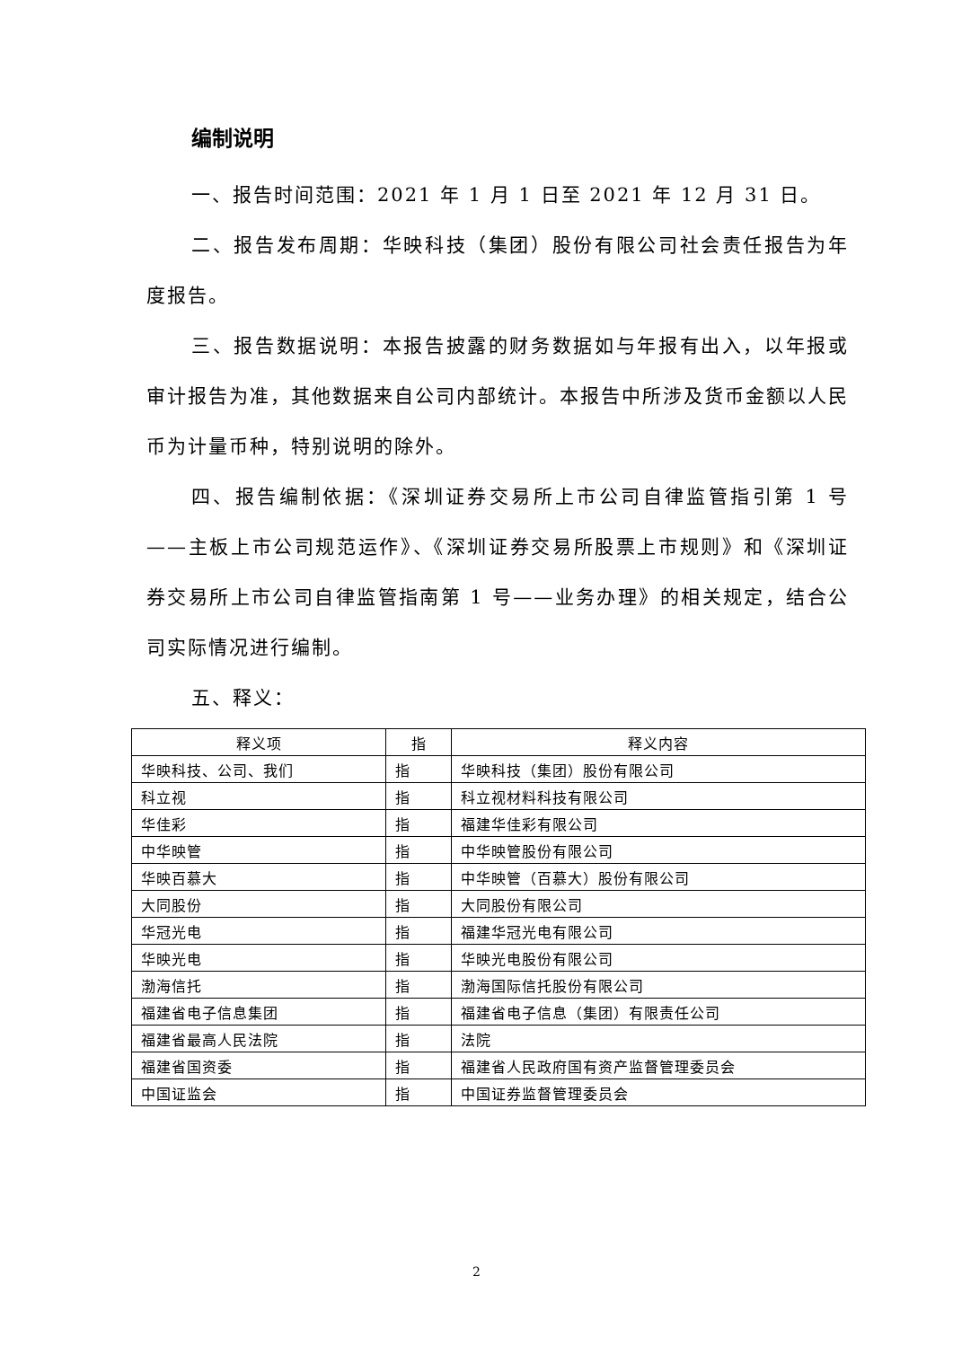编制说明
一、报告时间范围：2021 年 1 月 1 日至 2021 年 12 月 31 日。
二、报告发布周期：华映科技（集团）股份有限公司社会责任报告为年度报告。
三、报告数据说明：本报告披露的财务数据如与年报有出入，以年报或审计报告为准，其他数据来自公司内部统计。本报告中所涉及货币金额以人民币为计量币种，特别说明的除外。
四、报告编制依据：《深圳证券交易所上市公司自律监管指引第 1 号——主板上市公司规范运作》、《深圳证券交易所股票上市规则》和《深圳证券交易所上市公司自律监管指南第 1 号——业务办理》的相关规定，结合公司实际情况进行编制。
五、释义：
| 释义项 | 指 | 释义内容 |
| --- | --- | --- |
| 华映科技、公司、我们 | 指 | 华映科技（集团）股份有限公司 |
| 科立视 | 指 | 科立视材料科技有限公司 |
| 华佳彩 | 指 | 福建华佳彩有限公司 |
| 中华映管 | 指 | 中华映管股份有限公司 |
| 华映百慕大 | 指 | 中华映管（百慕大）股份有限公司 |
| 大同股份 | 指 | 大同股份有限公司 |
| 华冠光电 | 指 | 福建华冠光电有限公司 |
| 华映光电 | 指 | 华映光电股份有限公司 |
| 渤海信托 | 指 | 渤海国际信托股份有限公司 |
| 福建省电子信息集团 | 指 | 福建省电子信息（集团）有限责任公司 |
| 福建省最高人民法院 | 指 | 法院 |
| 福建省国资委 | 指 | 福建省人民政府国有资产监督管理委员会 |
| 中国证监会 | 指 | 中国证券监督管理委员会 |
2